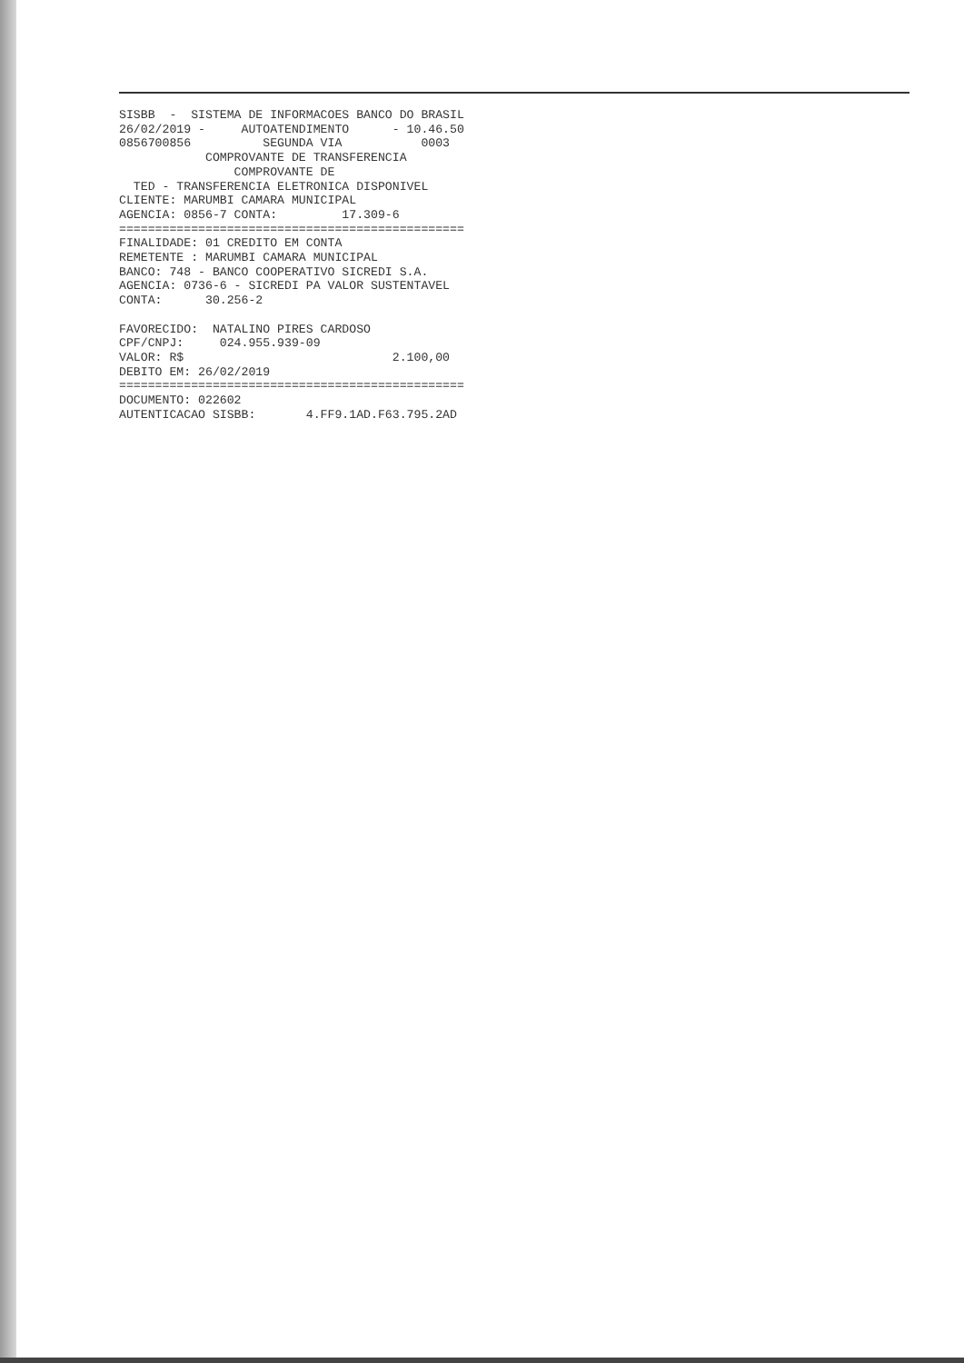SISBB  -  SISTEMA DE INFORMACOES BANCO DO BRASIL
26/02/2019 -     AUTOATENDIMENTO      - 10.46.50
0856700856          SEGUNDA VIA           0003
            COMPROVANTE DE TRANSFERENCIA
                COMPROVANTE DE
  TED - TRANSFERENCIA ELETRONICA DISPONIVEL
CLIENTE: MARUMBI CAMARA MUNICIPAL
AGENCIA: 0856-7 CONTA:         17.309-6
================================================
FINALIDADE: 01 CREDITO EM CONTA
REMETENTE : MARUMBI CAMARA MUNICIPAL
BANCO: 748 - BANCO COOPERATIVO SICREDI S.A.
AGENCIA: 0736-6 - SICREDI PA VALOR SUSTENTAVEL
CONTA:      30.256-2

FAVORECIDO:  NATALINO PIRES CARDOSO
CPF/CNPJ:     024.955.939-09
VALOR: R$                             2.100,00
DEBITO EM: 26/02/2019
================================================
DOCUMENTO: 022602
AUTENTICACAO SISBB:       4.FF9.1AD.F63.795.2AD